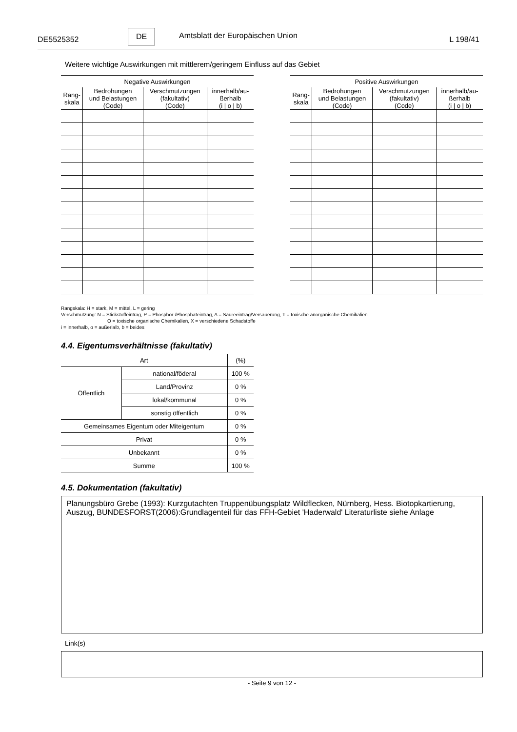DE5525352
DE
Amtsblatt der Europäischen Union
L 198/41
Weitere wichtige Auswirkungen mit mittlerem/geringem Einfluss auf das Gebiet
| Negative Auswirkungen | | | |
| --- | --- | --- | --- |
| Rang- skala | Bedrohungen und Belastungen (Code) | Verschmutzungen (fakultativ) (Code) | innerhalb/au- ßerhalb (i / o / b) |
| Positive Auswirkungen | | | |
| --- | --- | --- | --- |
| Rang- skala | Bedrohungen und Belastungen (Code) | Verschmutzungen (fakultativ) (Code) | innerhalb/au- ßerhalb (i / o / b) |
Rangskala: H = stark, M = mittel, L = gering
Verschmutzung: N = Stickstoffeintrag, P = Phosphor-/Phosphateintrag, A = Säureeintrag/Versauerung, T = toxische anorganische Chemikalien
O = toxische organische Chemikalien, X = verschiedene Schadstoffe
i = innerhalb, o = außerlalb, b = beides
4.4. Eigentumsverhältnisse (fakultativ)
| Art | | (%) |
| Öffentlich | national/föderal | 100 % |
| | Land/Provinz | 0 % |
| | lokal/kommunal | 0 % |
| | sonstig öffentlich | 0 % |
| Gemeinsames Eigentum oder Miteigentum | | 0 % |
| Privat | | 0 % |
| Unbekannt | | 0 % |
| Summe | | 100 % |
4.5. Dokumentation (fakultativ)
Planungsbüro Grebe (1993): Kurzgutachten Truppenübungsplatz Wildflecken, Nürnberg, Hess. Biotopkartierung, Auszug, BUNDESFORST(2006):Grundlagenteil für das FFH-Gebiet 'Haderwald' Literaturliste siehe Anlage
Link(s)
- Seite 9 von 12 -